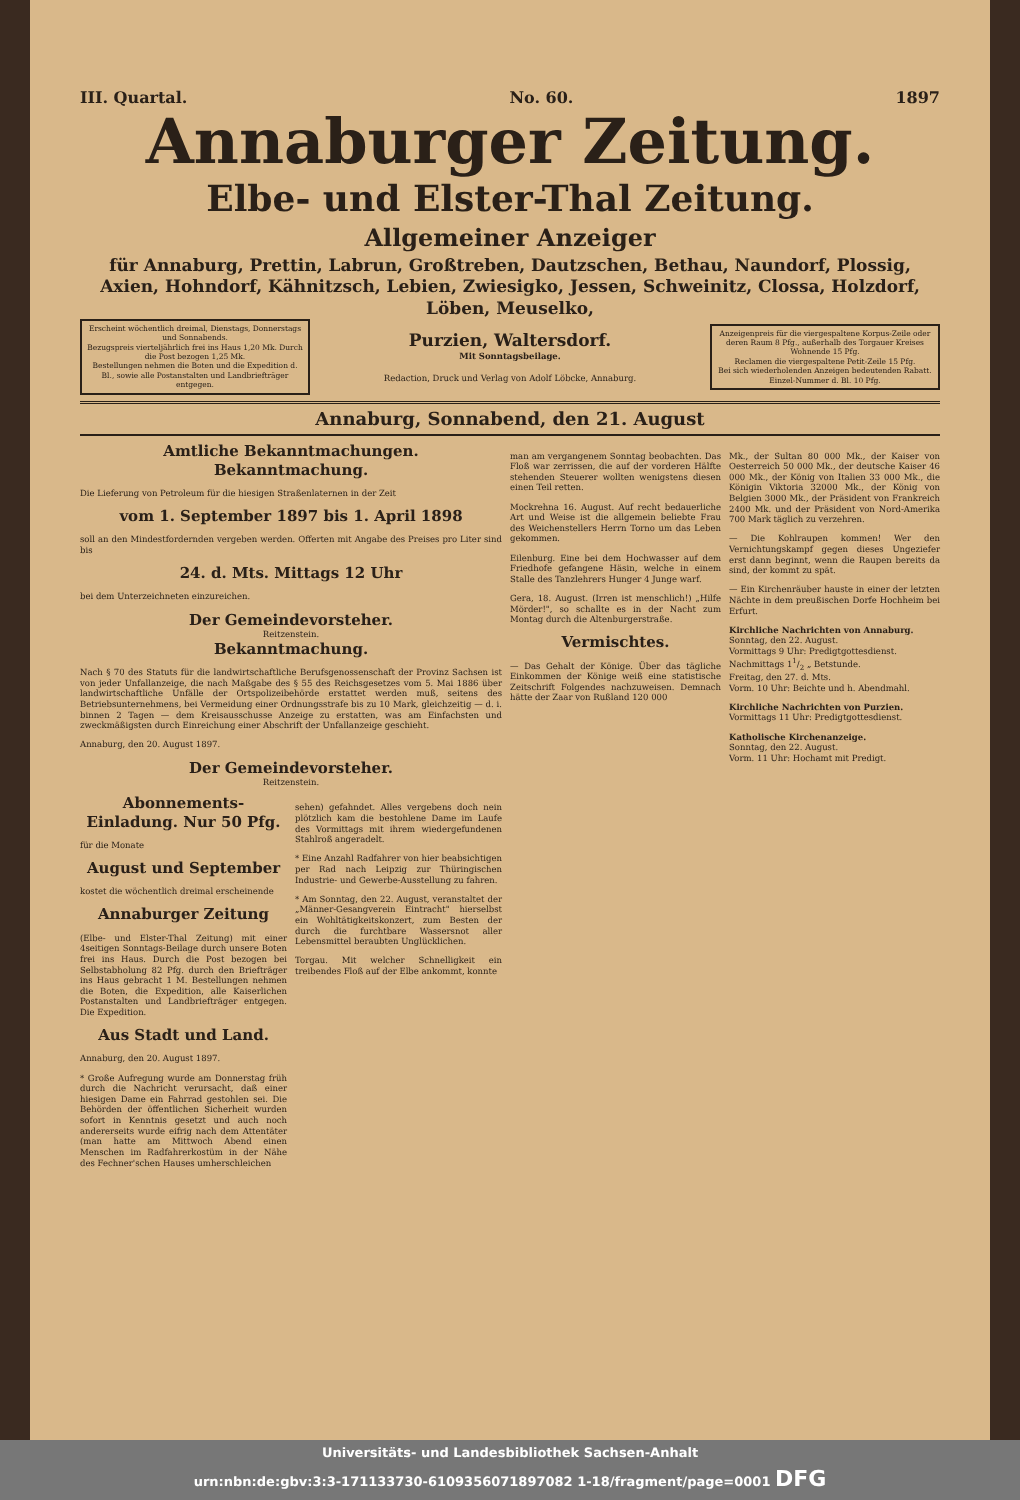III. Quartal. No. 60. 1897
Annaburger Zeitung.
Elbe- und Elster-Thal Zeitung.
Allgemeiner Anzeiger
für Annaburg, Prettin, Labrun, Großtreben, Dautzschen, Bethau, Naundorf, Plossig, Axien, Hohndorf, Kähnitzsch, Lebien, Zwiesigko, Jessen, Schweinitz, Clossa, Holzdorf, Löben, Meuselko,
Erscheint wöchentlich dreimal, Dienstags, Donnerstags und Sonnabends.
Bezugspreis vierteljährlich frei ins Haus 1,20 Mk. Durch die Post bezogen 1,25 Mk.
Bestellungen nehmen die Boten und die Expedition d. Bl., sowie alle Postanstalten und Landbriefträger entgegen.
Purzien, Waltersdorf.
Mit Sonntagsbeilage.
Redaction, Druck und Verlag von Adolf Löbcke, Annaburg.
Anzeigenpreis für die viergespaltene Korpus-Zeile oder deren Raum 8 Pfg., außerhalb des Torgauer Kreises Wohnende 15 Pfg.
Reclamen die viergespaltene Petit-Zeile 15 Pfg.
Bei sich wiederholenden Anzeigen bedeutenden Rabatt.
Einzel-Nummer d. Bl. 10 Pfg.
Annaburg, Sonnabend, den 21. August
Amtliche Bekanntmachungen.
Bekanntmachung.
Die Lieferung von Petroleum für die hiesigen Straßenlaternen in der Zeit
vom 1. September 1897 bis 1. April 1898
soll an den Mindestfordernden vergeben werden. Offerten mit Angabe des Preises pro Liter sind bis
24. d. Mts. Mittags 12 Uhr
bei dem Unterzeichneten einzureichen.
Der Gemeindevorsteher.
Reitzenstein.
Bekanntmachung.
Nach § 70 des Statuts für die landwirtschaftliche Berufsgenossenschaft der Provinz Sachsen ist von jeder Unfallanzeige, die nach Maßgabe des § 55 des Reichsgesetzes vom 5. Mai 1886 über landwirtschaftliche Unfälle der Ortspolizeibehörde erstattet werden muß, seitens des Betriebsunternehmens, bei Vermeidung einer Ordnungsstrafe bis zu 10 Mark, gleichzeitig — d. i. binnen 2 Tagen — dem Kreisausschusse Anzeige zu erstatten, was am Einfachsten und zweckmäßigsten durch Einreichung einer Abschrift der Unfallanzeige geschieht.
Annaburg, den 20. August 1897.
Der Gemeindevorsteher.
Reitzenstein.
Abonnements-Einladung. Nur 50 Pfg.
für die Monate
August und September
kostet die wöchentlich dreimal erscheinende
Annaburger Zeitung
(Elbe- und Elster-Thal Zeitung) mit einer 4seitigen Sonntags-Beilage durch unsere Boten frei ins Haus. Durch die Post bezogen bei Selbstabholung 82 Pfg. durch den Briefträger ins Haus gebracht 1 M. Bestellungen nehmen die Boten, die Expedition, alle Kaiserlichen Postanstalten und Landbriefträger entgegen. Die Expedition.
Aus Stadt und Land.
Annaburg, den 20. August 1897.
* Große Aufregung wurde am Donnerstag früh durch die Nachricht verursacht, daß einer hiesigen Dame ein Fahrrad gestohlen sei. Die Behörden der öffentlichen Sicherheit wurden sofort in Kenntnis gesetzt und auch noch andererseits wurde eifrig nach dem Attentäter (man hatte am Mittwoch Abend einen Menschen im Radfahrerkostüm in der Nähe des Fechner'schen Hauses umherschleichen
sehen) gefahndet. Alles vergebens doch nein plötzlich kam die bestohlene Dame im Laufe des Vormittags mit ihrem wiedergefundenen Stahlroß angeradelt.
* Eine Anzahl Radfahrer von hier beabsichtigen per Rad nach Leipzig zur Thüringischen Industrie- und Gewerbe-Ausstellung zu fahren.
* Am Sonntag, den 22. August, veranstaltet der „Männer-Gesangverein Eintracht" hierselbst ein Wohltätigkeitskonzert, zum Besten der durch die furchtbare Wassersnot aller Lebensmittel beraubten Unglücklichen.
Torgau. Mit welcher Schnelligkeit ein treibendes Floß auf der Elbe ankommt, konnte
man am vergangenem Sonntag beobachten. Das Floß war zerrissen, die auf der vorderen Hälfte stehenden Steuerer wollten wenigstens diesen einen Teil retten.
Mockrehna 16. August. Auf recht bedauerliche Art und Weise ist die allgemein beliebte Frau des Weichenstellers Herrn Torno um das Leben gekommen.
Eilenburg. Eine bei dem Hochwasser auf dem Friedhofe gefangene Häsin, welche in einem Stalle des Tanzlehrers Hunger 4 Junge warf.
Gera, 18. August. (Irren ist menschlich!) „Hilfe Mörder!", so schallte es in der Nacht zum Montag durch die Altenburgerstraße.
Vermischtes.
— Das Gehalt der Könige. Über das tägliche Einkommen der Könige weiß eine statistische Zeitschrift Folgendes nachzuweisen. Demnach hätte der Zaar von Rußland 120 000
Mk., der Sultan 80 000 Mk., der Kaiser von Oesterreich 50 000 Mk., der deutsche Kaiser 46 000 Mk., der König von Italien 33 000 Mk., die Königin Viktoria 32000 Mk., der König von Belgien 3000 Mk., der Präsident von Frankreich 2400 Mk. und der Präsident von Nord-Amerika 700 Mark täglich zu verzehren.
— Die Kohlraupen kommen! Wer den Vernichtungskampf gegen dieses Ungeziefer erst dann beginnt, wenn die Raupen bereits da sind, der kommt zu spät.
— Ein Kirchenräuber hauste in einer der letzten Nächte in dem preußischen Dorfe Hochheim bei Erfurt.
Kirchliche Nachrichten von Annaburg.
Sonntag, den 22. August.
Vormittags 9 Uhr: Predigtgottesdienst.
Nachmittags 11/2 „ Betstunde.
Freitag, den 27. d. Mts.
Vorm. 10 Uhr: Beichte und h. Abendmahl.
Kirchliche Nachrichten von Purzien.
Vormittags 11 Uhr: Predigtgottesdienst.
Katholische Kirchenanzeige.
Sonntag, den 22. August.
Vorm. 11 Uhr: Hochamt mit Predigt.
Universitäts- und Landesbibliothek Sachsen-Anhalt
urn:nbn:de:gbv:3:3-171133730-6109356071897082 1-18/fragment/page=0001 DFG